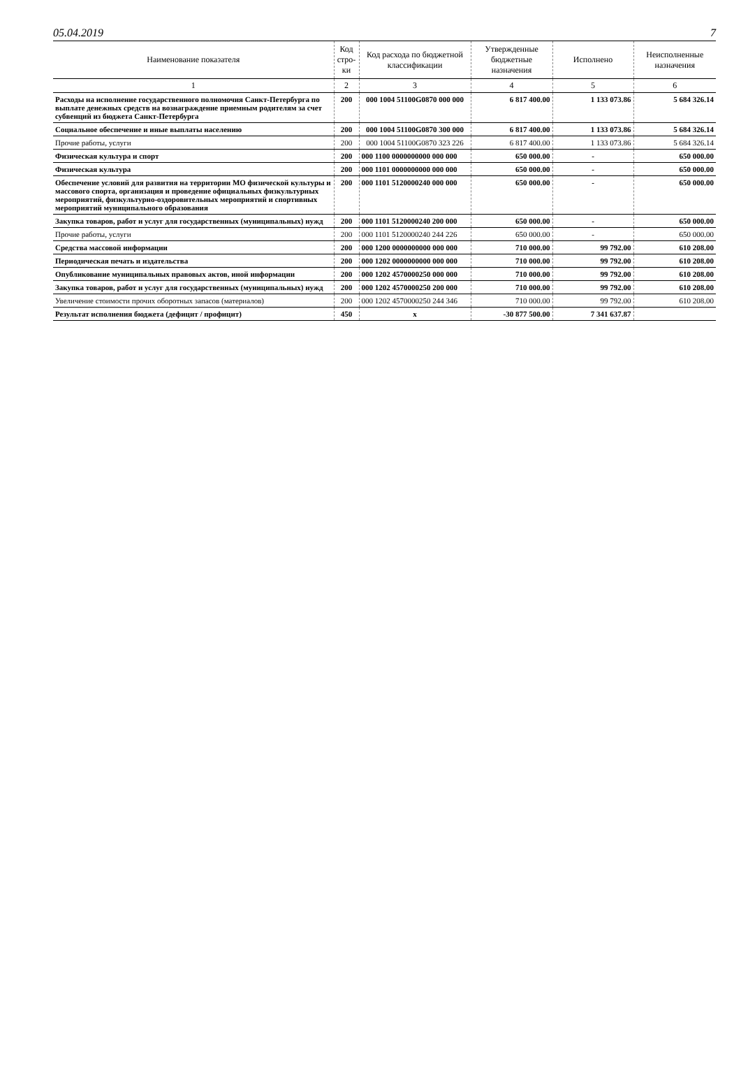05.04.2019 7
| Наименование показателя | Код стро-ки | Код расхода по бюджетной классификации | Утвержденные бюджетные назначения | Исполнено | Неисполненные назначения |
| --- | --- | --- | --- | --- | --- |
| 1 | 2 | 3 | 4 | 5 | 6 |
| Расходы на исполнение государственного полномочия Санкт-Петербурга по выплате денежных средств на вознаграждение приемным родителям за счет субвенций из бюджета Санкт-Петербурга | 200 | 000 1004 51100G0870 000 000 | 6 817 400.00 | 1 133 073.86 | 5 684 326.14 |
| Социальное обеспечение и иные выплаты населению | 200 | 000 1004 51100G0870 300 000 | 6 817 400.00 | 1 133 073.86 | 5 684 326.14 |
| Прочие работы, услуги | 200 | 000 1004 51100G0870 323 226 | 6 817 400.00 | 1 133 073.86 | 5 684 326.14 |
| Физическая культура и спорт | 200 | 000 1100 0000000000 000 000 | 650 000.00 | - | 650 000.00 |
| Физическая культура | 200 | 000 1101 0000000000 000 000 | 650 000.00 | - | 650 000.00 |
| Обеспечение условий для развития на территории МО физической культуры и массового спорта, организация и проведение официальных физкультурных мероприятий, физкультурно-оздоровительных мероприятий и спортивных мероприятий муниципального образования | 200 | 000 1101 5120000240 000 000 | 650 000.00 | - | 650 000.00 |
| Закупка товаров, работ и услуг для государственных (муниципальных) нужд | 200 | 000 1101 5120000240 200 000 | 650 000.00 | - | 650 000.00 |
| Прочие работы, услуги | 200 | 000 1101 5120000240 244 226 | 650 000.00 | - | 650 000.00 |
| Средства массовой информации | 200 | 000 1200 0000000000 000 000 | 710 000.00 | 99 792.00 | 610 208.00 |
| Периодическая печать и издательства | 200 | 000 1202 0000000000 000 000 | 710 000.00 | 99 792.00 | 610 208.00 |
| Опубликование муниципальных правовых актов, иной информации | 200 | 000 1202 4570000250 000 000 | 710 000.00 | 99 792.00 | 610 208.00 |
| Закупка товаров, работ и услуг для государственных (муниципальных) нужд | 200 | 000 1202 4570000250 200 000 | 710 000.00 | 99 792.00 | 610 208.00 |
| Увеличение стоимости прочих оборотных запасов (материалов) | 200 | 000 1202 4570000250 244 346 | 710 000.00 | 99 792.00 | 610 208.00 |
| Результат исполнения бюджета (дефицит / профицит) | 450 | x | -30 877 500.00 | 7 341 637.87 | |